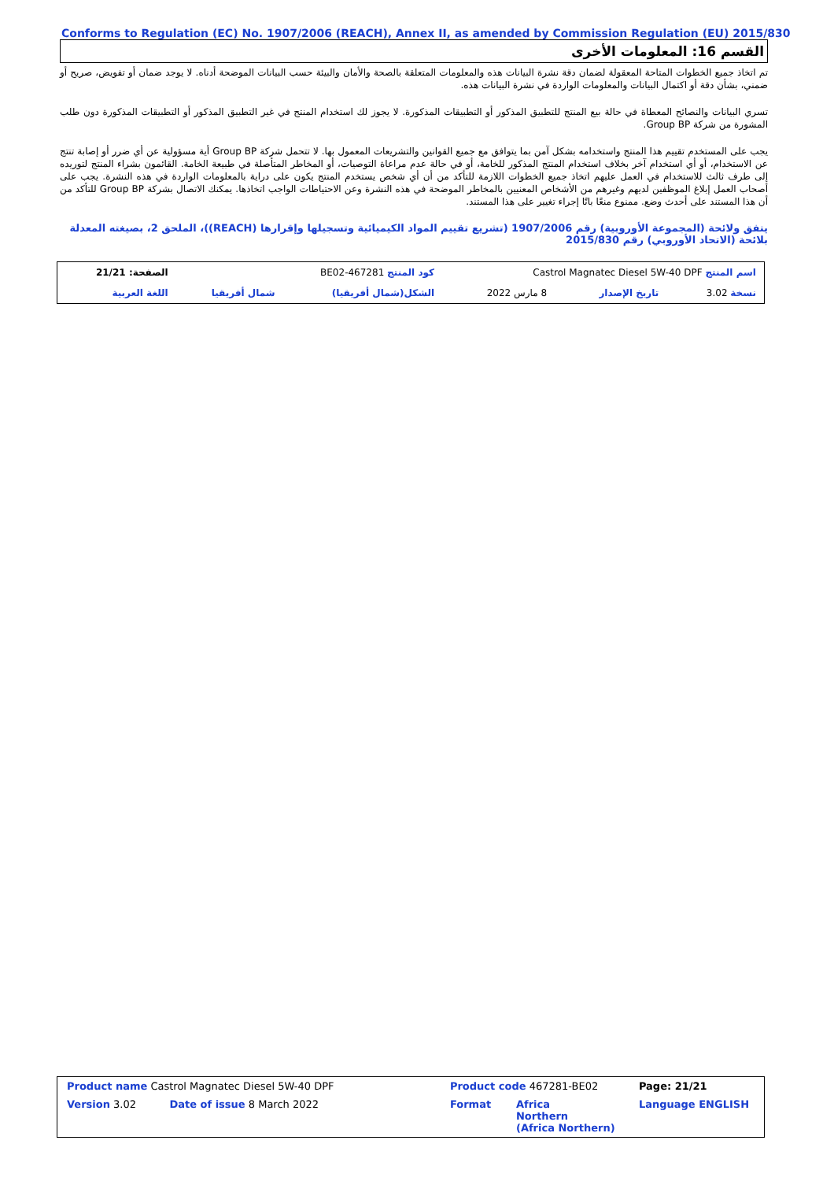Conforms to Regulation (EC) No. 1907/2006 (REACH), Annex II, as amended by Commission Regulation (EU) 2015/830
القسم 16: المعلومات الأخرى
تم اتخاذ جميع الخطوات المتاحة المعقولة لضمان دقة نشرة البيانات هذه والمعلومات المتعلقة بالصحة والأمان والبيئة حسب البيانات الموضحة أدناه. لا يوجد ضمان أو تفويض، صريح أو ضمني، بشأن دقة أو اكتمال البيانات والمعلومات الواردة في نشرة البيانات هذه.
تسري البيانات والنصائح المعطاة في حالة بيع المنتج للتطبيق المذكور أو التطبيقات المذكورة. لا يجوز لك استخدام المنتج في غير التطبيق المذكور أو التطبيقات المذكورة دون طلب المشورة من شركة Group BP.
يجب على المستخدم تقييم هذا المنتج واستخدامه بشكل آمن بما يتوافق مع جميع القوانين والتشريعات المعمول بها. لا تتحمل شركة Group BP أية مسؤولية عن أي ضرر أو إصابة تنتج عن الاستخدام، أو أي استخدام آخر بخلاف استخدام المنتج المذكور للخامة، أو في حالة عدم مراعاة التوصيات، أو المخاطر المتأصلة في طبيعة الخامة. القائمون بشراء المنتج لتوريده إلى طرف ثالث للاستخدام في العمل عليهم اتخاذ جميع الخطوات اللازمة للتأكد من أن أي شخص يستخدم المنتج يكون على دراية بالمعلومات الواردة في هذه النشرة. يجب على أصحاب العمل إبلاغ الموظفين لديهم وغيرهم من الأشخاص المعنيين بالمخاطر الموضحة في هذه النشرة وعن الاحتياطات الواجب اتخاذها. يمكنك الاتصال بشركة Group BP للتأكد من أن هذا المستند على أحدث وضع. ممنوع منعًا باتًا إجراء تغيير على هذا المستند.
يتفق ولائحة (المجموعة الأوروبية) رقم 1907/2006 (تشريع تقييم المواد الكيميائية وتسجيلها وإقرارها (REACH))، الملحق 2، بصيغته المعدلة بلائحة (الاتحاد الأوروبي) رقم 2015/830
| اسم المنتج Castrol Magnatec Diesel 5W-40 DPF | | | كود المنتج 467281-BE02 | | الصفحة: 21/21 |
| نسخة 3.02 | تاريخ الإصدار | 8 مارس 2022 | الشكل(شمال أفريقيا) | شمال أفريقيا | اللغة العربية |
| Product name Castrol Magnatec Diesel 5W-40 DPF | | Product code 467281-BE02 | | Page: 21/21 |
| Version 3.02 | Date of issue 8 March 2022 | Format | Africa Northern (Africa Northern) | Language ENGLISH |